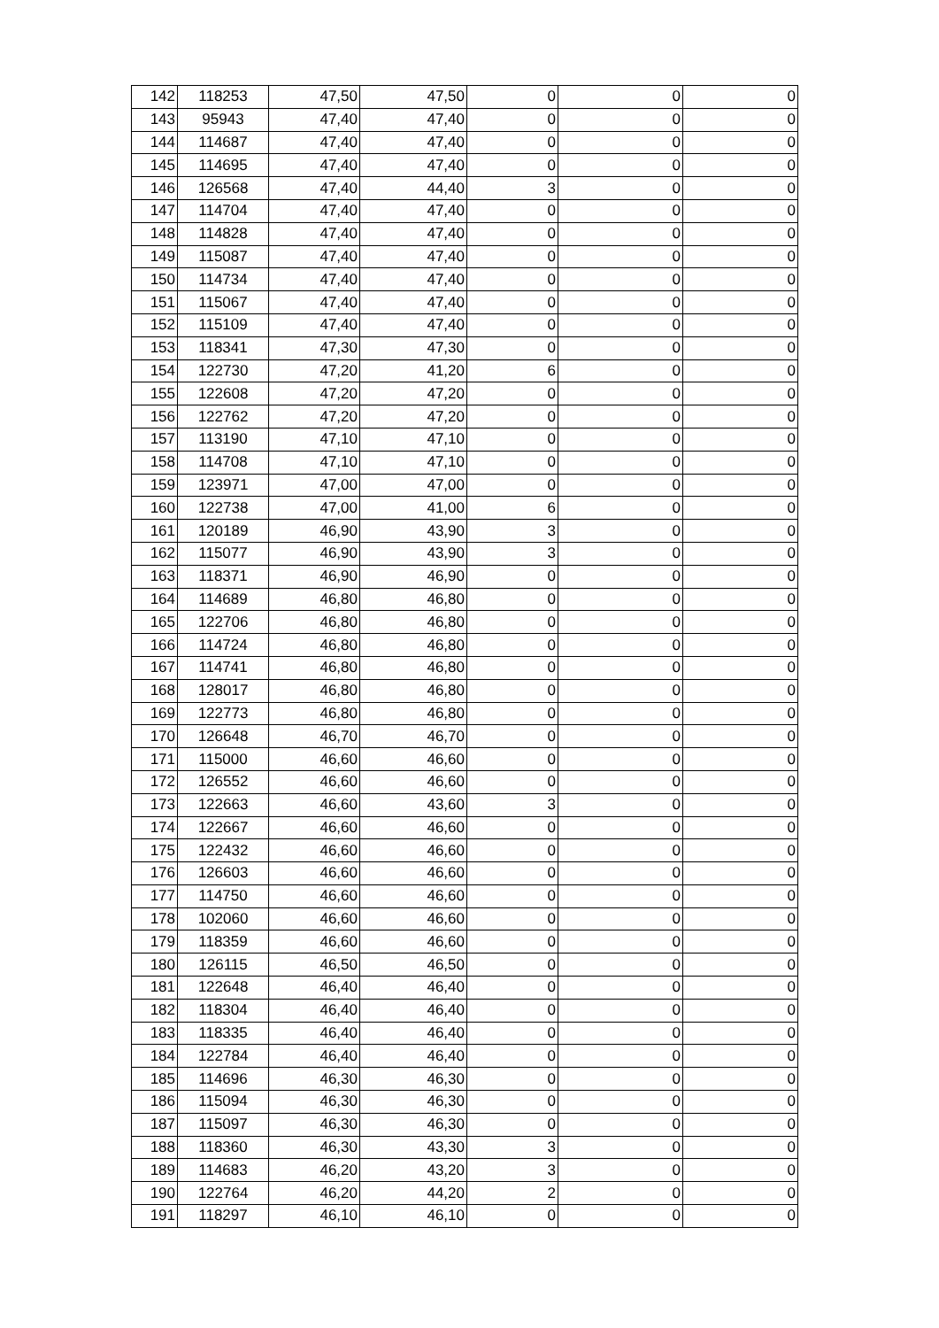| 142 | 118253 | 47,50 | 47,50 | 0 | 0 | 0 |
| 143 | 95943 | 47,40 | 47,40 | 0 | 0 | 0 |
| 144 | 114687 | 47,40 | 47,40 | 0 | 0 | 0 |
| 145 | 114695 | 47,40 | 47,40 | 0 | 0 | 0 |
| 146 | 126568 | 47,40 | 44,40 | 3 | 0 | 0 |
| 147 | 114704 | 47,40 | 47,40 | 0 | 0 | 0 |
| 148 | 114828 | 47,40 | 47,40 | 0 | 0 | 0 |
| 149 | 115087 | 47,40 | 47,40 | 0 | 0 | 0 |
| 150 | 114734 | 47,40 | 47,40 | 0 | 0 | 0 |
| 151 | 115067 | 47,40 | 47,40 | 0 | 0 | 0 |
| 152 | 115109 | 47,40 | 47,40 | 0 | 0 | 0 |
| 153 | 118341 | 47,30 | 47,30 | 0 | 0 | 0 |
| 154 | 122730 | 47,20 | 41,20 | 6 | 0 | 0 |
| 155 | 122608 | 47,20 | 47,20 | 0 | 0 | 0 |
| 156 | 122762 | 47,20 | 47,20 | 0 | 0 | 0 |
| 157 | 113190 | 47,10 | 47,10 | 0 | 0 | 0 |
| 158 | 114708 | 47,10 | 47,10 | 0 | 0 | 0 |
| 159 | 123971 | 47,00 | 47,00 | 0 | 0 | 0 |
| 160 | 122738 | 47,00 | 41,00 | 6 | 0 | 0 |
| 161 | 120189 | 46,90 | 43,90 | 3 | 0 | 0 |
| 162 | 115077 | 46,90 | 43,90 | 3 | 0 | 0 |
| 163 | 118371 | 46,90 | 46,90 | 0 | 0 | 0 |
| 164 | 114689 | 46,80 | 46,80 | 0 | 0 | 0 |
| 165 | 122706 | 46,80 | 46,80 | 0 | 0 | 0 |
| 166 | 114724 | 46,80 | 46,80 | 0 | 0 | 0 |
| 167 | 114741 | 46,80 | 46,80 | 0 | 0 | 0 |
| 168 | 128017 | 46,80 | 46,80 | 0 | 0 | 0 |
| 169 | 122773 | 46,80 | 46,80 | 0 | 0 | 0 |
| 170 | 126648 | 46,70 | 46,70 | 0 | 0 | 0 |
| 171 | 115000 | 46,60 | 46,60 | 0 | 0 | 0 |
| 172 | 126552 | 46,60 | 46,60 | 0 | 0 | 0 |
| 173 | 122663 | 46,60 | 43,60 | 3 | 0 | 0 |
| 174 | 122667 | 46,60 | 46,60 | 0 | 0 | 0 |
| 175 | 122432 | 46,60 | 46,60 | 0 | 0 | 0 |
| 176 | 126603 | 46,60 | 46,60 | 0 | 0 | 0 |
| 177 | 114750 | 46,60 | 46,60 | 0 | 0 | 0 |
| 178 | 102060 | 46,60 | 46,60 | 0 | 0 | 0 |
| 179 | 118359 | 46,60 | 46,60 | 0 | 0 | 0 |
| 180 | 126115 | 46,50 | 46,50 | 0 | 0 | 0 |
| 181 | 122648 | 46,40 | 46,40 | 0 | 0 | 0 |
| 182 | 118304 | 46,40 | 46,40 | 0 | 0 | 0 |
| 183 | 118335 | 46,40 | 46,40 | 0 | 0 | 0 |
| 184 | 122784 | 46,40 | 46,40 | 0 | 0 | 0 |
| 185 | 114696 | 46,30 | 46,30 | 0 | 0 | 0 |
| 186 | 115094 | 46,30 | 46,30 | 0 | 0 | 0 |
| 187 | 115097 | 46,30 | 46,30 | 0 | 0 | 0 |
| 188 | 118360 | 46,30 | 43,30 | 3 | 0 | 0 |
| 189 | 114683 | 46,20 | 43,20 | 3 | 0 | 0 |
| 190 | 122764 | 46,20 | 44,20 | 2 | 0 | 0 |
| 191 | 118297 | 46,10 | 46,10 | 0 | 0 | 0 |